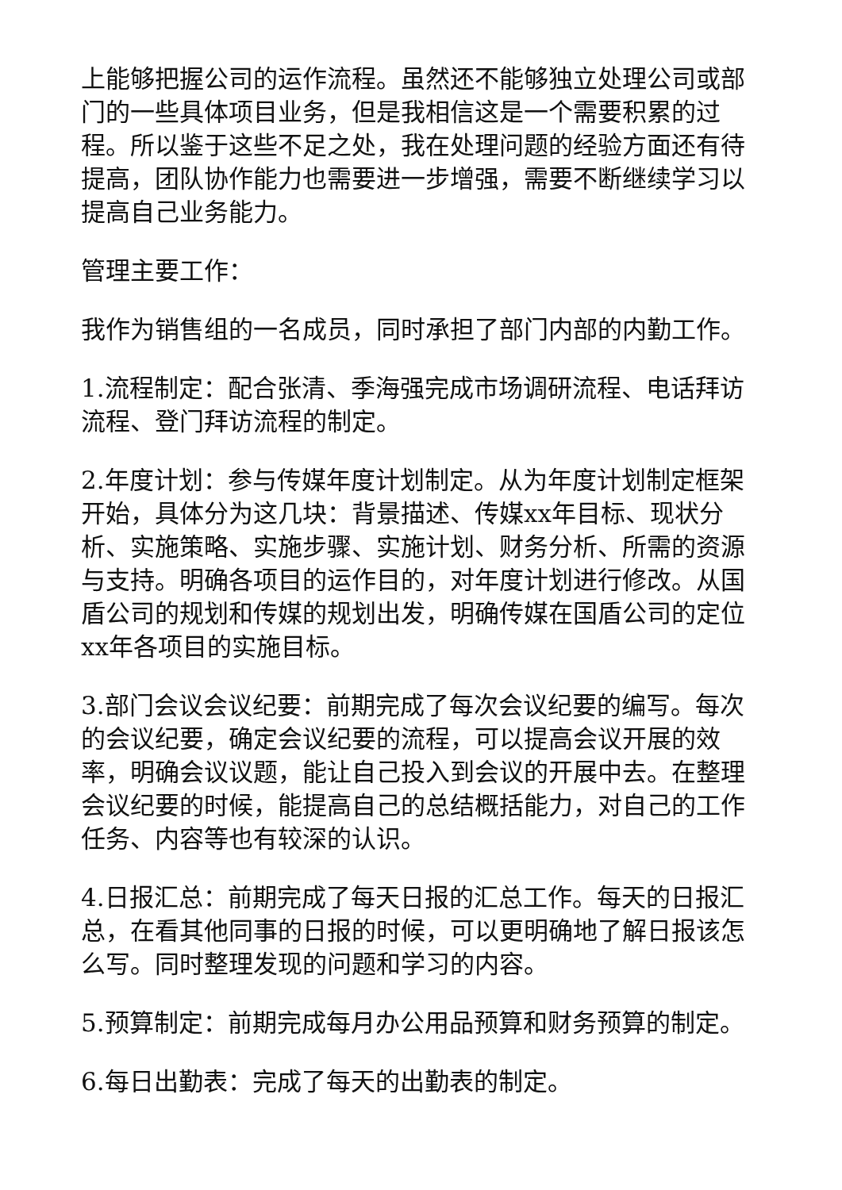上能够把握公司的运作流程。虽然还不能够独立处理公司或部门的一些具体项目业务，但是我相信这是一个需要积累的过程。所以鉴于这些不足之处，我在处理问题的经验方面还有待提高，团队协作能力也需要进一步增强，需要不断继续学习以提高自己业务能力。
管理主要工作：
我作为销售组的一名成员，同时承担了部门内部的内勤工作。
1.流程制定：配合张清、季海强完成市场调研流程、电话拜访流程、登门拜访流程的制定。
2.年度计划：参与传媒年度计划制定。从为年度计划制定框架开始，具体分为这几块：背景描述、传媒xx年目标、现状分析、实施策略、实施步骤、实施计划、财务分析、所需的资源与支持。明确各项目的运作目的，对年度计划进行修改。从国盾公司的规划和传媒的规划出发，明确传媒在国盾公司的定位xx年各项目的实施目标。
3.部门会议会议纪要：前期完成了每次会议纪要的编写。每次的会议纪要，确定会议纪要的流程，可以提高会议开展的效率，明确会议议题，能让自己投入到会议的开展中去。在整理会议纪要的时候，能提高自己的总结概括能力，对自己的工作任务、内容等也有较深的认识。
4.日报汇总：前期完成了每天日报的汇总工作。每天的日报汇总，在看其他同事的日报的时候，可以更明确地了解日报该怎么写。同时整理发现的问题和学习的内容。
5.预算制定：前期完成每月办公用品预算和财务预算的制定。
6.每日出勤表：完成了每天的出勤表的制定。